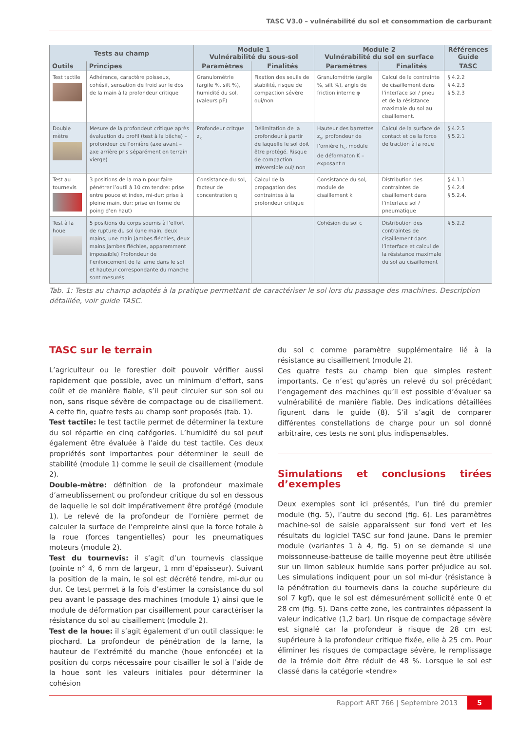TASC V3.0 – vulnérabilité du sol et consommation de carburant
| Tests au champ | | Module 1 Vulnérabilité du sous-sol | | Module 2 Vulnérabilité du sol en surface | | Références Guide |
| --- | --- | --- | --- | --- | --- | --- |
| Outils | Principes | Paramètres | Finalités | Paramètres | Finalités | TASC |
| Test tactile | Adhérence, caractère poisseux, cohésif, sensation de froid sur le dos de la main à la profondeur critique | Granulométrie (argile %, silt %), humidité du sol, (valeurs pF) | Fixation des seuils de stabilité, risque de compaction sévère oui/non | Granulométrie (argile %, silt %), angle de friction interne φ | Calcul de la contrainte de cisaillement dans l’interface sol / pneu et de la résistance maximale du sol au cisaillement. | § 4.2.2 § 4.2.3 § 5.2.3 |
| Double mètre | Mesure de la profondeut critique après évaluation du profil (test à la bêche) – profondeur de l’ornière (axe avant – axe arrière pris séparément en terrain vierge) | Profondeur critque z<sub>k</sub> | Délimitation de la profondeur à partir de laquelle le sol doit être protégé. Risque de compaction irréversible oui/ non | Hauteur des barrettes z<sub>s</sub>, profondeur de l’ornière h<sub>s</sub>, module de déformaton K – exposant n | Calcul de la surface de contact et de la force de traction à la roue | § 4.2.5 § 5.2.1 |
| Test au tournevis | 3 positions de la main pour faire pénétrer l’outil à 10 cm tendre: prise entre pouce et index, mi-dur: prise à pleine main, dur: prise en forme de poing d’en haut) | Consistance du sol, facteur de concentration q | Calcul de la propagation des contraintes à la profondeur critique | Consistance du sol, module de cisaillement k | Distribution des contraintes de cisaillement dans l’interface sol / pneumatique | § 4.1.1 § 4.2.4 § 5.2.4. |
| Test à la houe | 5 positions du corps soumis à l’effort de rupture du sol (une main, deux mains, une main jambes fléchies, deux mains jambes fléchies, apparemment impossible) Profondeur de l’enfoncement de la lame dans le sol et hauteur correspondante du manche sont mesurés | | | Cohésion du sol c | Distribution des contraintes de cisaillement dans l’interface et calcul de la résistance maximale du sol au cisaillement | § 5.2.2 |
Tab. 1: Tests au champ adaptés à la pratique permettant de caractériser le sol lors du passage des machines. Description détaillée, voir guide TASC.
TASC sur le terrain
L’agriculteur ou le forestier doit pouvoir vérifier aussi rapidement que possible, avec un minimum d’effort, sans coût et de manière fiable, s’il peut circuler sur son sol ou non, sans risque sévère de compactage ou de cisaillement. A cette fin, quatre tests au champ sont proposés (tab. 1).
Test tactile: le test tactile permet de déterminer la texture du sol répartie en cinq catégories. L’humidité du sol peut également être évaluée à l’aide du test tactile. Ces deux propriétés sont importantes pour déterminer le seuil de stabilité (module 1) comme le seuil de cisaillement (module 2).
Double-mètre: définition de la profondeur maximale d’ameublissement ou profondeur critique du sol en dessous de laquelle le sol doit impérativement être protégé (module 1). Le relevé de la profondeur de l’ornière permet de calculer la surface de l’empreinte ainsi que la force totale à la roue (forces tangentielles) pour les pneumatiques moteurs (module 2).
Test du tournevis: il s’agit d’un tournevis classique (pointe n° 4, 6 mm de largeur, 1 mm d’épaisseur). Suivant la position de la main, le sol est décrété tendre, mi-dur ou dur. Ce test permet à la fois d’estimer la consistance du sol peu avant le passage des machines (module 1) ainsi que le module de déformation par cisaillement pour caractériser la résistance du sol au cisaillement (module 2).
Test de la houe: il s’agit également d’un outil classique: le piochard. La profondeur de pénétration de la lame, la hauteur de l’extrémité du manche (houe enfoncée) et la position du corps nécessaire pour cisailler le sol à l’aide de la houe sont les valeurs initiales pour déterminer la cohésion
du sol c comme paramètre supplémentaire lié à la résistance au cisaillement (module 2).
Ces quatre tests au champ bien que simples restent importants. Ce n’est qu’après un relevé du sol précédant l’engagement des machines qu’il est possible d’évaluer sa vulnérabilité de manière fiable. Des indications détaillées figurent dans le guide (8). S’il s’agit de comparer différentes constellations de charge pour un sol donné arbitraire, ces tests ne sont plus indispensables.
Simulations et conclusions tirées d’exemples
Deux exemples sont ici présentés, l’un tiré du premier module (fig. 5), l’autre du second (fig. 6). Les paramètres machine-sol de saisie apparaissent sur fond vert et les résultats du logiciel TASC sur fond jaune. Dans le premier module (variantes 1 à 4, fig. 5) on se demande si une moissonneuse-batteuse de taille moyenne peut être utilisée sur un limon sableux humide sans porter préjudice au sol. Les simulations indiquent pour un sol mi-dur (résistance à la pénétration du tournevis dans la couche supérieure du sol 7 kgf), que le sol est démesurément sollicité ente 0 et 28 cm (fig. 5). Dans cette zone, les contraintes dépassent la valeur indicative (1,2 bar). Un risque de compactage sévère est signalé car la profondeur à risque de 28 cm est supérieure à la profondeur critique fixée, elle à 25 cm. Pour éliminer les risques de compactage sévère, le remplissage de la trémie doit être réduit de 48 %. Lorsque le sol est classé dans la catégorie «tendre»
Rapport ART 766 | Septembre 2013 5